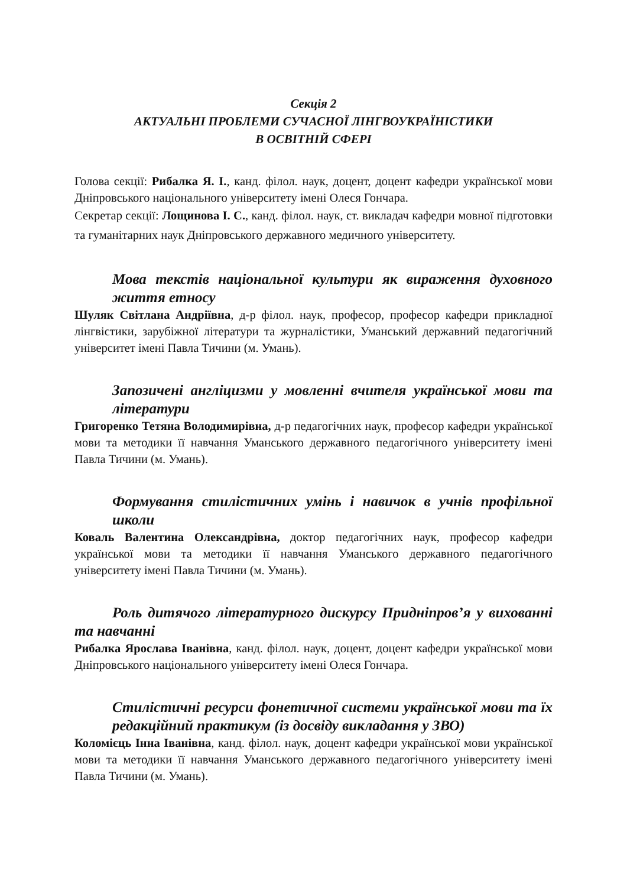Секція 2
АКТУАЛЬНІ ПРОБЛЕМИ СУЧАСНОЇ ЛІНГВОУКРАЇНІСТИКИ
В ОСВІТНІЙ СФЕРІ
Голова секції: Рибалка Я. І., канд. філол. наук, доцент, доцент кафедри української мови Дніпровського національного університету імені Олеся Гончара.
Секретар секції: Лощинова І. С., канд. філол. наук, ст. викладач кафедри мовної підготовки та гуманітарних наук Дніпровського державного медичного університету.
Мова текстів національної культури як вираження духовного життя етносу
Шуляк Світлана Андріївна, д-р філол. наук, професор, професор кафедри прикладної лінгвістики, зарубіжної літератури та журналістики, Уманський державний педагогічний університет імені Павла Тичини (м. Умань).
Запозичені англіцизми у мовленні вчителя української мови та літератури
Григоренко Тетяна Володимирівна, д-р педагогічних наук, професор кафедри української мови та методики її навчання Уманського державного педагогічного університету імені Павла Тичини (м. Умань).
Формування стилістичних умінь і навичок в учнів профільної школи
Коваль Валентина Олександрівна, доктор педагогічних наук, професор кафедри української мови та методики її навчання Уманського державного педагогічного університету імені Павла Тичини (м. Умань).
Роль дитячого літературного дискурсу Придніпров’я у вихованні та навчанні
Рибалка Ярослава Іванівна, канд. філол. наук, доцент, доцент кафедри української мови Дніпровського національного університету імені Олеся Гончара.
Стилістичні ресурси фонетичної системи української мови та їх редакційний практикум (із досвіду викладання у ЗВО)
Коломієць Інна Іванівна, канд. філол. наук, доцент кафедри української мови української мови та методики її навчання Уманського державного педагогічного університету імені Павла Тичини (м. Умань).